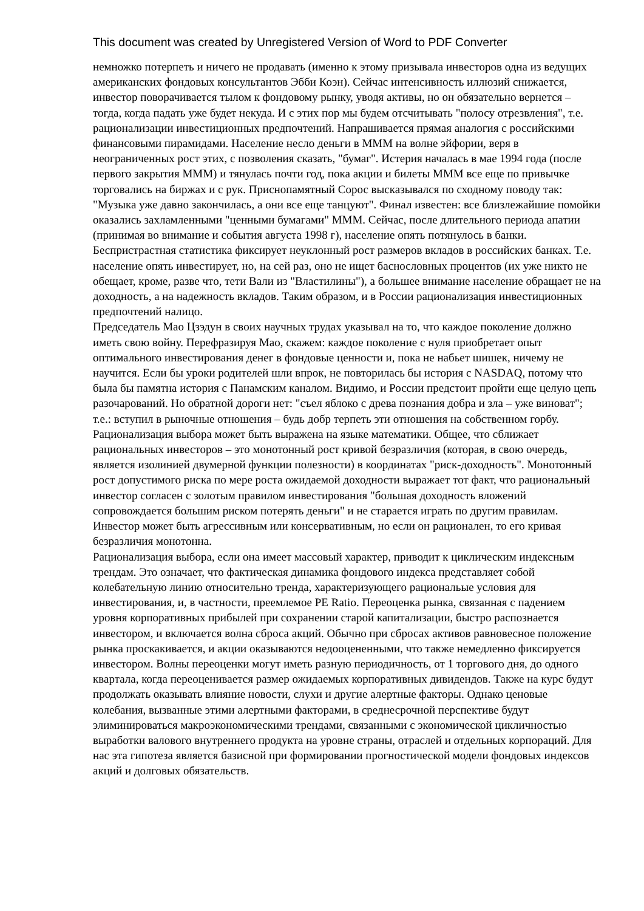This document was created by Unregistered Version of Word to PDF Converter
немножко потерпеть и ничего не продавать (именно к этому призывала инвесторов одна из ведущих американских фондовых консультантов Эбби Коэн). Сейчас интенсивность иллюзий снижается, инвестор поворачивается тылом к фондовому рынку, уводя активы, но он обязательно вернется – тогда, когда падать уже будет некуда. И с этих пор мы будем отсчитывать "полосу отрезвления", т.е. рационализации инвестиционных предпочтений. Напрашивается прямая аналогия с российскими финансовыми пирамидами. Население несло деньги в МММ на волне эйфории, веря в неограниченных рост этих, с позволения сказать, "бумаг". Истерия началась в мае 1994 года (после первого закрытия МММ) и тянулась почти год, пока акции и билеты МММ все еще по привычке торговались на биржах и с рук. Приснопамятный Сорос высказывался по сходному поводу так: "Музыка уже давно закончилась, а они все еще танцуют". Финал известен: все близлежайшие помойки оказались захламленными "ценными бумагами" МММ. Сейчас, после длительного периода апатии (принимая во внимание и события августа 1998 г), население опять потянулось в банки. Беспристрастная статистика фиксирует неуклонный рост размеров вкладов в российских банках. Т.е. население опять инвестирует, но, на сей раз, оно не ищет баснословных процентов (их уже никто не обещает, кроме, разве что, тети Вали из "Властилины"), а большее внимание население обращает не на доходность, а на надежность вкладов. Таким образом, и в России рационализация инвестиционных предпочтений налицо.
Председатель Мао Цзэдун в своих научных трудах указывал на то, что каждое поколение должно иметь свою войну. Перефразируя Мао, скажем: каждое поколение с нуля приобретает опыт оптимального инвестирования денег в фондовые ценности и, пока не набьет шишек, ничему не научится. Если бы уроки родителей шли впрок, не повторилась бы история с NASDAQ, потому что была бы памятна история с Панамским каналом. Видимо, и России предстоит пройти еще целую цепь разочарований. Но обратной дороги нет: "съел яблоко с древа познания добра и зла – уже виноват"; т.е.: вступил в рыночные отношения – будь добр терпеть эти отношения на собственном горбу.
Рационализация выбора может быть выражена на языке математики. Общее, что сближает рациональных инвесторов – это монотонный рост кривой безразличия (которая, в свою очередь, является изолинией двумерной функции полезности) в координатах "риск-доходность". Монотонный рост допустимого риска по мере роста ожидаемой доходности выражает тот факт, что рациональный инвестор согласен с золотым правилом инвестирования "большая доходность вложений сопровождается большим риском потерять деньги" и не старается играть по другим правилам. Инвестор может быть агрессивным или консервативным, но если он рационален, то его кривая безразличия монотонна.
Рационализация выбора, если она имеет массовый характер, приводит к циклическим индексным трендам. Это означает, что фактическая динамика фондового индекса представляет собой колебательную линию относительно тренда, характеризующего рациональые условия для инвестирования, и, в частности, преемлемое PE Ratio. Переоценка рынка, связанная с падением уровня корпоративных прибылей при сохранении старой капитализации, быстро распознается инвестором, и включается волна сброса акций. Обычно при сбросах активов равновесное положение рынка проскакивается, и акции оказываются недооцененными, что также немедленно фиксируется инвестором. Волны переоценки могут иметь разную периодичность, от 1 торгового дня, до одного квартала, когда переоценивается размер ожидаемых корпоративных дивидендов. Также на курс будут продолжать оказывать влияние новости, слухи и другие алертные факторы. Однако ценовые колебания, вызванные этими алертными факторами, в среднесрочной перспективе будут элиминироваться макроэкономическими трендами, связанными с экономической цикличностью выработки валового внутреннего продукта на уровне страны, отраслей и отдельных корпораций. Для нас эта гипотеза является базисной при формировании прогностической модели фондовых индексов акций и долговых обязательств.